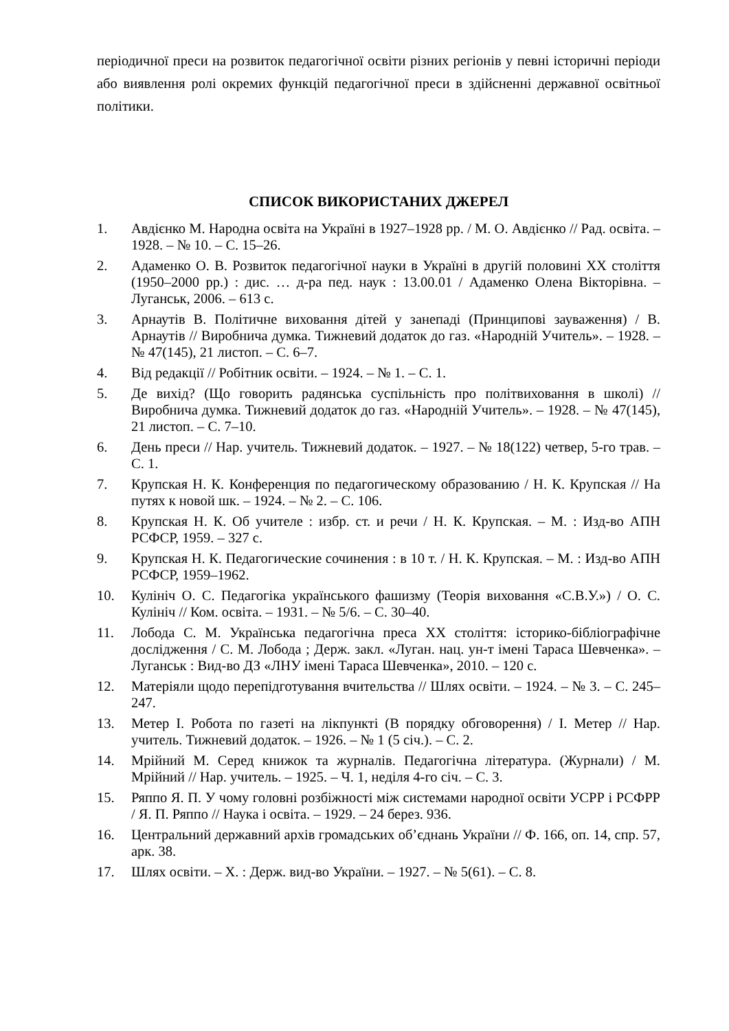періодичної преси на розвиток педагогічної освіти різних регіонів у певні історичні періоди або виявлення ролі окремих функцій педагогічної преси в здійсненні державної освітньої політики.
СПИСОК ВИКОРИСТАНИХ ДЖЕРЕЛ
1. Авдієнко М. Народна освіта на Україні в 1927–1928 рр. / М. О. Авдієнко // Рад. освіта. – 1928. – № 10. – С. 15–26.
2. Адаменко О. В. Розвиток педагогічної науки в Україні в другій половині ХХ століття (1950–2000 рр.) : дис. … д-ра пед. наук : 13.00.01 / Адаменко Олена Вікторівна. – Луганськ, 2006. – 613 с.
3. Арнаутів В. Політичне виховання дітей у занепаді (Принципові зауваження) / В. Арнаутів // Виробнича думка. Тижневий додаток до газ. «Народній Учитель». – 1928. – № 47(145), 21 листоп. – С. 6–7.
4. Від редакції // Робітник освіти. – 1924. – № 1. – С. 1.
5. Де вихід? (Що говорить радянська суспільність про політвиховання в школі) // Виробнича думка. Тижневий додаток до газ. «Народній Учитель». – 1928. – № 47(145), 21 листоп. – С. 7–10.
6. День преси // Нар. учитель. Тижневий додаток. – 1927. – № 18(122) четвер, 5-го трав. – С. 1.
7. Крупская Н. К. Конференция по педагогическому образованию / Н. К. Крупская // На путях к новой шк. – 1924. – № 2. – С. 106.
8. Крупская Н. К. Об учителе : избр. ст. и речи / Н. К. Крупская. – М. : Изд-во АПН РСФСР, 1959. – 327 с.
9. Крупская Н. К. Педагогические сочинения : в 10 т. / Н. К. Крупская. – М. : Изд-во АПН РСФСР, 1959–1962.
10. Кулініч О. С. Педагогіка українського фашизму (Теорія виховання «С.В.У.») / О. С. Кулініч // Ком. освіта. – 1931. – № 5/6. – С. 30–40.
11. Лобода С. М. Українська педагогічна преса ХХ століття: історико-бібліографічне дослідження / С. М. Лобода ; Держ. закл. «Луган. нац. ун-т імені Тараса Шевченка». – Луганськ : Вид-во ДЗ «ЛНУ імені Тараса Шевченка», 2010. – 120 с.
12. Матеріяли щодо перепідготування вчительства // Шлях освіти. – 1924. – № 3. – С. 245–247.
13. Метер І. Робота по газеті на лікпункті (В порядку обговорення) / І. Метер // Нар. учитель. Тижневий додаток. – 1926. – № 1 (5 січ.). – С. 2.
14. Мрійний М. Серед книжок та журналів. Педагогічна література. (Журнали) / М. Мрійний // Нар. учитель. – 1925. – Ч. 1, неділя 4-го січ. – С. 3.
15. Ряппо Я. П. У чому головні розбіжності між системами народної освіти УСРР і РСФРР / Я. П. Ряппо // Наука і освіта. – 1929. – 24 берез. 936.
16. Центральний державний архів громадських об’єднань України // Ф. 166, оп. 14, спр. 57, арк. 38.
17. Шлях освіти. – Х. : Держ. вид-во України. – 1927. – № 5(61). – С. 8.